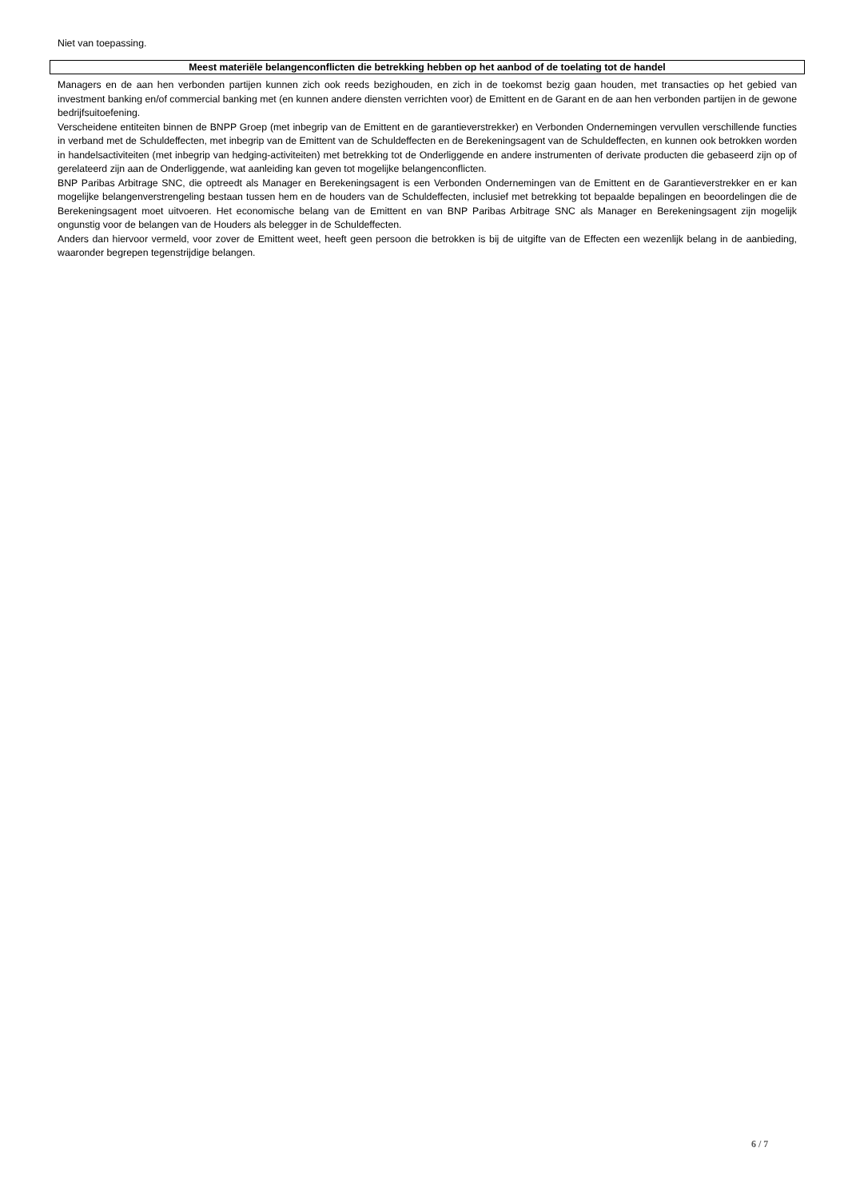Niet van toepassing.
Meest materiële belangenconflicten die betrekking hebben op het aanbod of de toelating tot de handel
Managers en de aan hen verbonden partijen kunnen zich ook reeds bezighouden, en zich in de toekomst bezig gaan houden, met transacties op het gebied van investment banking en/of commercial banking met (en kunnen andere diensten verrichten voor) de Emittent en de Garant en de aan hen verbonden partijen in de gewone bedrijfsuitoefening.
Verscheidene entiteiten binnen de BNPP Groep (met inbegrip van de Emittent en de garantieverstrekker) en Verbonden Ondernemingen vervullen verschillende functies in verband met de Schuldeffecten, met inbegrip van de Emittent van de Schuldeffecten en de Berekeningsagent van de Schuldeffecten, en kunnen ook betrokken worden in handelsactiviteiten (met inbegrip van hedging-activiteiten) met betrekking tot de Onderliggende en andere instrumenten of derivate producten die gebaseerd zijn op of gerelateerd zijn aan de Onderliggende, wat aanleiding kan geven tot mogelijke belangenconflicten.
BNP Paribas Arbitrage SNC, die optreedt als Manager en Berekeningsagent is een Verbonden Ondernemingen van de Emittent en de Garantieverstrekker en er kan mogelijke belangenverstrengeling bestaan tussen hem en de houders van de Schuldeffecten, inclusief met betrekking tot bepaalde bepalingen en beoordelingen die de Berekeningsagent moet uitvoeren. Het economische belang van de Emittent en van BNP Paribas Arbitrage SNC als Manager en Berekeningsagent zijn mogelijk ongunstig voor de belangen van de Houders als belegger in de Schuldeffecten.
Anders dan hiervoor vermeld, voor zover de Emittent weet, heeft geen persoon die betrokken is bij de uitgifte van de Effecten een wezenlijk belang in de aanbieding, waaronder begrepen tegenstrijdige belangen.
6 / 7